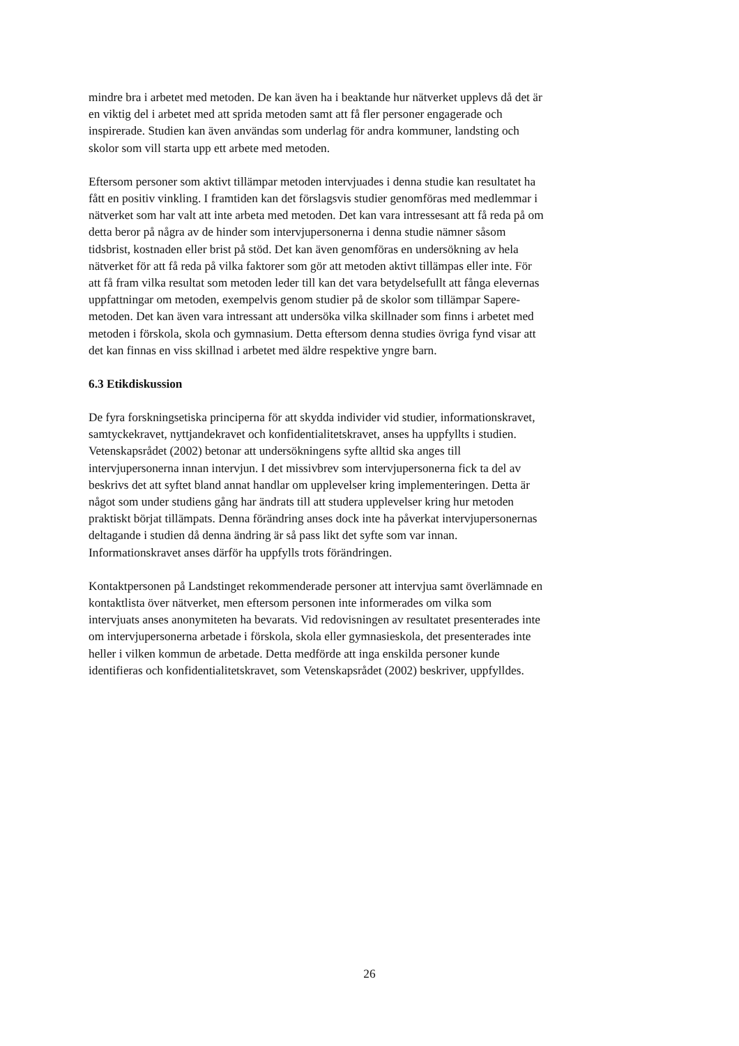mindre bra i arbetet med metoden. De kan även ha i beaktande hur nätverket upplevs då det är
en viktig del i arbetet med att sprida metoden samt att få fler personer engagerade och
inspirerade. Studien kan även användas som underlag för andra kommuner, landsting och
skolor som vill starta upp ett arbete med metoden.
Eftersom personer som aktivt tillämpar metoden intervjuades i denna studie kan resultatet ha
fått en positiv vinkling. I framtiden kan det förslagsvis studier genomföras med medlemmar i
nätverket som har valt att inte arbeta med metoden. Det kan vara intressesant att få reda på om
detta beror på några av de hinder som intervjupersonerna i denna studie nämner såsom
tidsbrist, kostnaden eller brist på stöd. Det kan även genomföras en undersökning av hela
nätverket för att få reda på vilka faktorer som gör att metoden aktivt tillämpas eller inte. För
att få fram vilka resultat som metoden leder till kan det vara betydelsefullt att fånga elevernas
uppfattningar om metoden, exempelvis genom studier på de skolor som tillämpar Sapere-
metoden. Det kan även vara intressant att undersöka vilka skillnader som finns i arbetet med
metoden i förskola, skola och gymnasium. Detta eftersom denna studies övriga fynd visar att
det kan finnas en viss skillnad i arbetet med äldre respektive yngre barn.
6.3 Etikdiskussion
De fyra forskningsetiska principerna för att skydda individer vid studier, informationskravet,
samtyckekravet, nyttjandekravet och konfidentialitetskravet, anses ha uppfyllts i studien.
Vetenskapsrådet (2002) betonar att undersökningens syfte alltid ska anges till
intervjupersonerna innan intervjun. I det missivbrev som intervjupersonerna fick ta del av
beskrivs det att syftet bland annat handlar om upplevelser kring implementeringen. Detta är
något som under studiens gång har ändrats till att studera upplevelser kring hur metoden
praktiskt börjat tillämpats. Denna förändring anses dock inte ha påverkat intervjupersonernas
deltagande i studien då denna ändring är så pass likt det syfte som var innan.
Informationskravet anses därför ha uppfylls trots förändringen.
Kontaktpersonen på Landstinget rekommenderade personer att intervjua samt överlämnade en
kontaktlista över nätverket, men eftersom personen inte informerades om vilka som
intervjuats anses anonymiteten ha bevarats. Vid redovisningen av resultatet presenterades inte
om intervjupersonerna arbetade i förskola, skola eller gymnasieskola, det presenterades inte
heller i vilken kommun de arbetade. Detta medförde att inga enskilda personer kunde
identifieras och konfidentialitetskravet, som Vetenskapsrådet (2002) beskriver, uppfylldes.
26